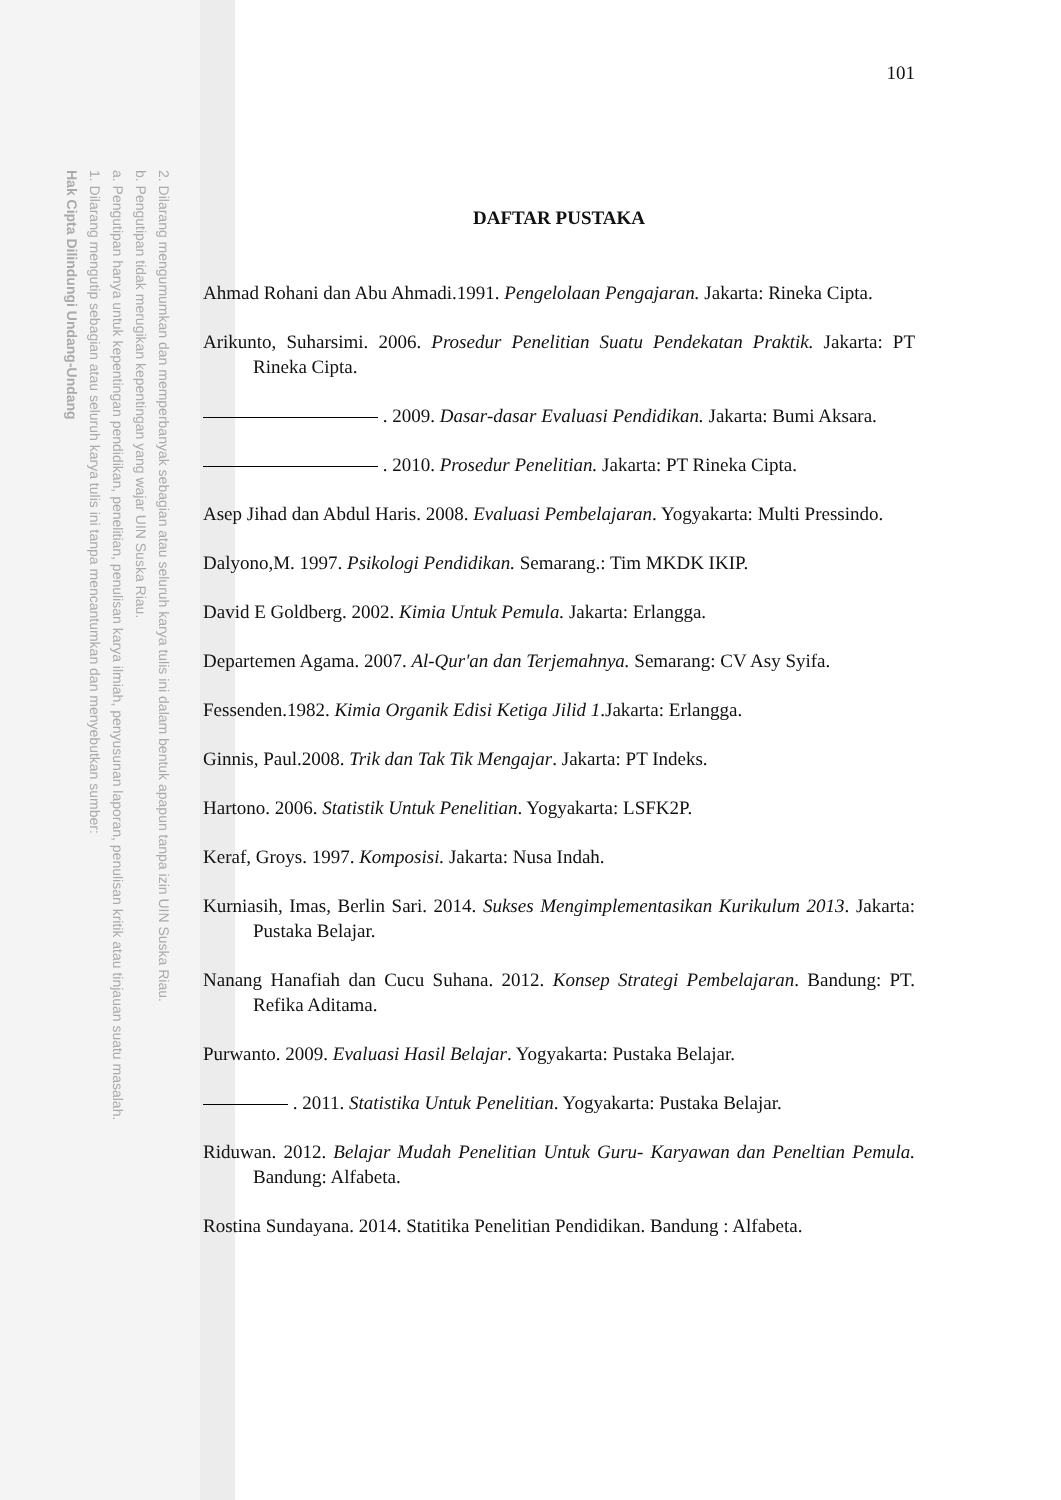2. Dilarang mengumumkan dan memperbanyak sebagian atau seluruh karya tulis ini dalam bentuk apapun tanpa izin UIN Suska Riau.
b. Pengutipan tidak merugikan kepentingan yang wajar UIN Suska Riau.
a. Pengutipan hanya untuk kepentingan pendidikan, penelitian, penulisan karya ilmiah, penyusunan laporan, penulisan kritik atau tinjauan suatu masalah.
1. Dilarang mengutip sebagian atau seluruh karya tulis ini tanpa mencantumkan dan menyebutkan sumber:
Hak Cipta Dilindungi Undang-Undang
101
DAFTAR PUSTAKA
Ahmad Rohani dan Abu Ahmadi.1991. Pengelolaan Pengajaran. Jakarta: Rineka Cipta.
Arikunto, Suharsimi. 2006. Prosedur Penelitian Suatu Pendekatan Praktik. Jakarta: PT Rineka Cipta.
. 2009. Dasar-dasar Evaluasi Pendidikan. Jakarta: Bumi Aksara.
. 2010. Prosedur Penelitian. Jakarta: PT Rineka Cipta.
Asep Jihad dan Abdul Haris. 2008. Evaluasi Pembelajaran. Yogyakarta: Multi Pressindo.
Dalyono,M. 1997. Psikologi Pendidikan. Semarang.: Tim MKDK IKIP.
David E Goldberg. 2002. Kimia Untuk Pemula. Jakarta: Erlangga.
Departemen Agama. 2007. Al-Qur'an dan Terjemahnya. Semarang: CV Asy Syifa.
Fessenden.1982. Kimia Organik Edisi Ketiga Jilid 1.Jakarta: Erlangga.
Ginnis, Paul.2008. Trik dan Tak Tik Mengajar. Jakarta: PT Indeks.
Hartono. 2006. Statistik Untuk Penelitian. Yogyakarta: LSFK2P.
Keraf, Groys. 1997. Komposisi. Jakarta: Nusa Indah.
Kurniasih, Imas, Berlin Sari. 2014. Sukses Mengimplementasikan Kurikulum 2013. Jakarta: Pustaka Belajar.
Nanang Hanafiah dan Cucu Suhana. 2012. Konsep Strategi Pembelajaran. Bandung: PT. Refika Aditama.
Purwanto. 2009. Evaluasi Hasil Belajar. Yogyakarta: Pustaka Belajar.
. 2011. Statistika Untuk Penelitian. Yogyakarta: Pustaka Belajar.
Riduwan. 2012. Belajar Mudah Penelitian Untuk Guru- Karyawan dan Peneltian Pemula. Bandung: Alfabeta.
Rostina Sundayana. 2014. Statitika Penelitian Pendidikan. Bandung : Alfabeta.